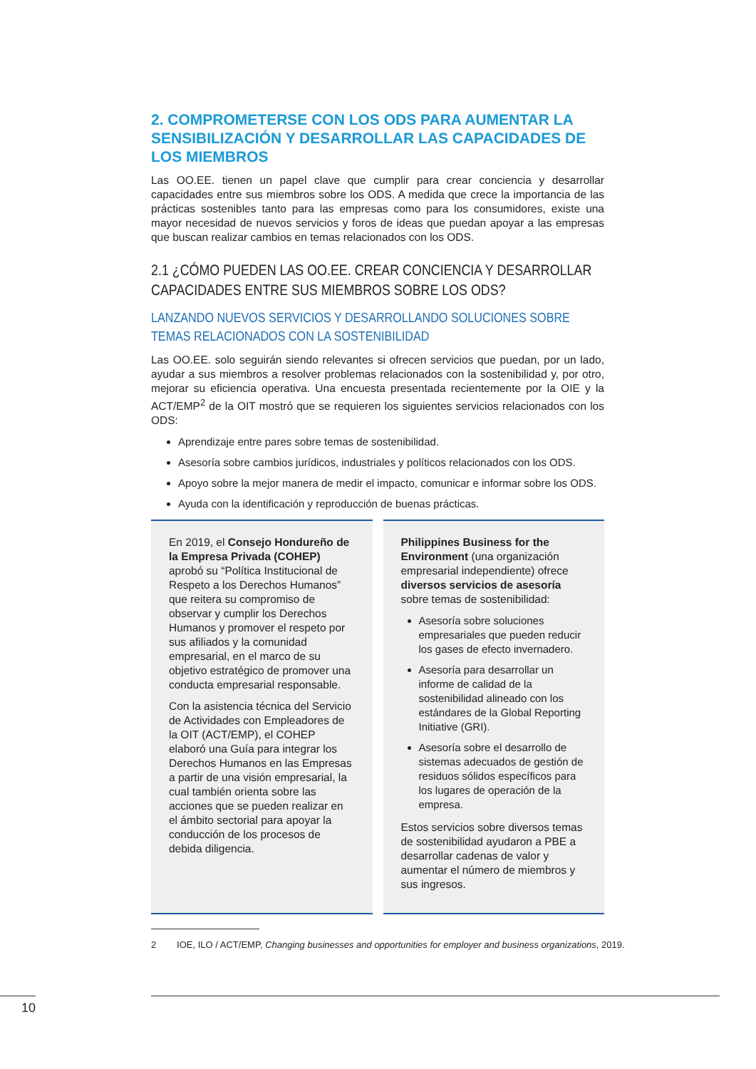2. COMPROMETERSE CON LOS ODS PARA AUMENTAR LA SENSIBILIZACIÓN Y DESARROLLAR LAS CAPACIDADES DE LOS MIEMBROS
Las OO.EE. tienen un papel clave que cumplir para crear conciencia y desarrollar capacidades entre sus miembros sobre los ODS. A medida que crece la importancia de las prácticas sostenibles tanto para las empresas como para los consumidores, existe una mayor necesidad de nuevos servicios y foros de ideas que puedan apoyar a las empresas que buscan realizar cambios en temas relacionados con los ODS.
2.1 ¿CÓMO PUEDEN LAS OO.EE. CREAR CONCIENCIA Y DESARROLLAR CAPACIDADES ENTRE SUS MIEMBROS SOBRE LOS ODS?
LANZANDO NUEVOS SERVICIOS Y DESARROLLANDO SOLUCIONES SOBRE TEMAS RELACIONADOS CON LA SOSTENIBILIDAD
Las OO.EE. solo seguirán siendo relevantes si ofrecen servicios que puedan, por un lado, ayudar a sus miembros a resolver problemas relacionados con la sostenibilidad y, por otro, mejorar su eficiencia operativa. Una encuesta presentada recientemente por la OIE y la ACT/EMP<sup>2</sup> de la OIT mostró que se requieren los siguientes servicios relacionados con los ODS:
Aprendizaje entre pares sobre temas de sostenibilidad.
Asesoría sobre cambios jurídicos, industriales y políticos relacionados con los ODS.
Apoyo sobre la mejor manera de medir el impacto, comunicar e informar sobre los ODS.
Ayuda con la identificación y reproducción de buenas prácticas.
En 2019, el Consejo Hondureño de la Empresa Privada (COHEP) aprobó su “Política Institucional de Respeto a los Derechos Humanos” que reitera su compromiso de observar y cumplir los Derechos Humanos y promover el respeto por sus afiliados y la comunidad empresarial, en el marco de su objetivo estratégico de promover una conducta empresarial responsable.
Con la asistencia técnica del Servicio de Actividades con Empleadores de la OIT (ACT/EMP), el COHEP elaboró una Guía para integrar los Derechos Humanos en las Empresas a partir de una visión empresarial, la cual también orienta sobre las acciones que se pueden realizar en el ámbito sectorial para apoyar la conducción de los procesos de debida diligencia.
Philippines Business for the Environment (una organización empresarial independiente) ofrece diversos servicios de asesoría sobre temas de sostenibilidad:
Asesoría sobre soluciones empresariales que pueden reducir los gases de efecto invernadero.
Asesoría para desarrollar un informe de calidad de la sostenibilidad alineado con los estándares de la Global Reporting Initiative (GRI).
Asesoría sobre el desarrollo de sistemas adecuados de gestión de residuos sólidos específicos para los lugares de operación de la empresa.
Estos servicios sobre diversos temas de sostenibilidad ayudaron a PBE a desarrollar cadenas de valor y aumentar el número de miembros y sus ingresos.
2 IOE, ILO / ACT/EMP, Changing businesses and opportunities for employer and business organizations, 2019.
10